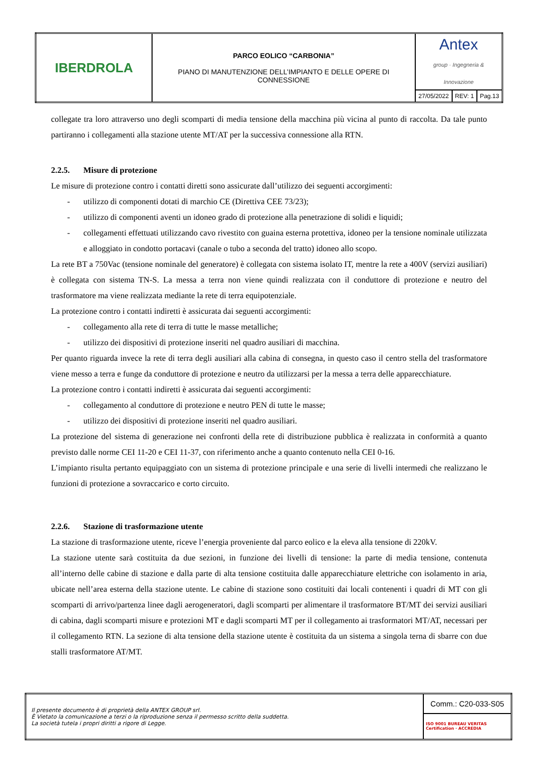| IBERDROLA | PARCO EOLICO “CARBONIA” PIANO DI MANUTENZIONE DELL’IMPIANTO E DELLE OPERE DI CONNESSIONE | Antex group · Ingegneria & Innovazione | | |
| | | 27/05/2022 | REV: 1 | Pag.13 |
collegate tra loro attraverso uno degli scomparti di media tensione della macchina più vicina al punto di raccolta. Da tale punto partiranno i collegamenti alla stazione utente MT/AT per la successiva connessione alla RTN.
2.2.5. Misure di protezione
Le misure di protezione contro i contatti diretti sono assicurate dall’utilizzo dei seguenti accorgimenti:
- utilizzo di componenti dotati di marchio CE (Direttiva CEE 73/23);
- utilizzo di componenti aventi un idoneo grado di protezione alla penetrazione di solidi e liquidi;
- collegamenti effettuati utilizzando cavo rivestito con guaina esterna protettiva, idoneo per la tensione nominale utilizzata e alloggiato in condotto portacavi (canale o tubo a seconda del tratto) idoneo allo scopo.
La rete BT a 750Vac (tensione nominale del generatore) è collegata con sistema isolato IT, mentre la rete a 400V (servizi ausiliari) è collegata con sistema TN-S. La messa a terra non viene quindi realizzata con il conduttore di protezione e neutro del trasformatore ma viene realizzata mediante la rete di terra equipotenziale.
La protezione contro i contatti indiretti è assicurata dai seguenti accorgimenti:
- collegamento alla rete di terra di tutte le masse metalliche;
- utilizzo dei dispositivi di protezione inseriti nel quadro ausiliari di macchina.
Per quanto riguarda invece la rete di terra degli ausiliari alla cabina di consegna, in questo caso il centro stella del trasformatore viene messo a terra e funge da conduttore di protezione e neutro da utilizzarsi per la messa a terra delle apparecchiature.
La protezione contro i contatti indiretti è assicurata dai seguenti accorgimenti:
- collegamento al conduttore di protezione e neutro PEN di tutte le masse;
- utilizzo dei dispositivi di protezione inseriti nel quadro ausiliari.
La protezione del sistema di generazione nei confronti della rete di distribuzione pubblica è realizzata in conformità a quanto previsto dalle norme CEI 11-20 e CEI 11-37, con riferimento anche a quanto contenuto nella CEI 0-16.
L’impianto risulta pertanto equipaggiato con un sistema di protezione principale e una serie di livelli intermedi che realizzano le funzioni di protezione a sovraccarico e corto circuito.
2.2.6. Stazione di trasformazione utente
La stazione di trasformazione utente, riceve l’energia proveniente dal parco eolico e la eleva alla tensione di 220kV.
La stazione utente sarà costituita da due sezioni, in funzione dei livelli di tensione: la parte di media tensione, contenuta all’interno delle cabine di stazione e dalla parte di alta tensione costituita dalle apparecchiature elettriche con isolamento in aria, ubicate nell’area esterna della stazione utente. Le cabine di stazione sono costituiti dai locali contenenti i quadri di MT con gli scomparti di arrivo/partenza linee dagli aerogeneratori, dagli scomparti per alimentare il trasformatore BT/MT dei servizi ausiliari di cabina, dagli scomparti misure e protezioni MT e dagli scomparti MT per il collegamento ai trasformatori MT/AT, necessari per il collegamento RTN. La sezione di alta tensione della stazione utente è costituita da un sistema a singola terna di sbarre con due stalli trasformatore AT/MT.
| Il presente documento è di proprietà della ANTEX GROUP srl. È Vietato la comunicazione a terzi o la riproduzione senza il permesso scritto della suddetta. La società tutela i propri diritti a rigore di Legge. | Comm.: C20-033-S05 |
| | ISO 9001 BUREAU VERITAS Certification · ACCREDIA |